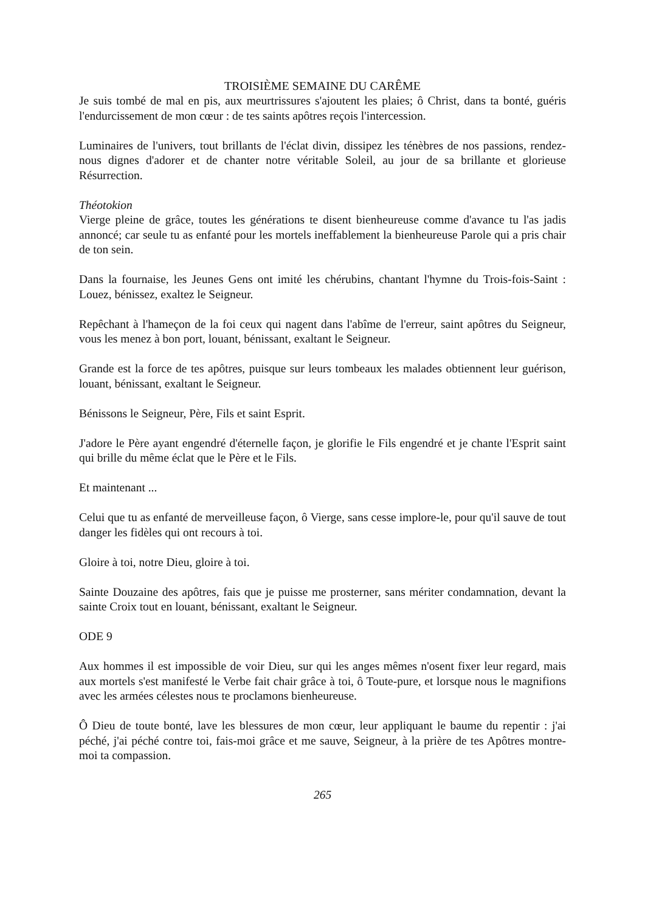TROISIÈME SEMAINE DU CARÊME
Je suis tombé de mal en pis, aux meurtrissures s'ajoutent les plaies; ô Christ, dans ta bonté, guéris l'endurcissement de mon cœur : de tes saints apôtres reçois l'intercession.
Luminaires de l'univers, tout brillants de l'éclat divin, dissipez les ténèbres de nos passions, rendez-nous dignes d'adorer et de chanter notre véritable Soleil, au jour de sa brillante et glorieuse Résurrection.
Théotokion
Vierge pleine de grâce, toutes les générations te disent bienheureuse comme d'avance tu l'as jadis annoncé; car seule tu as enfanté pour les mortels ineffablement la bienheureuse Parole qui a pris chair de ton sein.
Dans la fournaise, les Jeunes Gens ont imité les chérubins, chantant l'hymne du Trois-fois-Saint : Louez, bénissez, exaltez le Seigneur.
Repêchant à l'hameçon de la foi ceux qui nagent dans l'abîme de l'erreur, saint apôtres du Seigneur, vous les menez à bon port, louant, bénissant, exaltant le Seigneur.
Grande est la force de tes apôtres, puisque sur leurs tombeaux les malades obtiennent leur guérison, louant, bénissant, exaltant le Seigneur.
Bénissons le Seigneur, Père, Fils et saint Esprit.
J'adore le Père ayant engendré d'éternelle façon, je glorifie le Fils engendré et je chante l'Esprit saint qui brille du même éclat que le Père et le Fils.
Et maintenant ...
Celui que tu as enfanté de merveilleuse façon, ô Vierge, sans cesse implore-le, pour qu'il sauve de tout danger les fidèles qui ont recours à toi.
Gloire à toi, notre Dieu, gloire à toi.
Sainte Douzaine des apôtres, fais que je puisse me prosterner, sans mériter condamnation, devant la sainte Croix tout en louant, bénissant, exaltant le Seigneur.
ODE 9
Aux hommes il est impossible de voir Dieu, sur qui les anges mêmes n'osent fixer leur regard, mais aux mortels s'est manifesté le Verbe fait chair grâce à toi, ô Toute-pure, et lorsque nous le magnifions avec les armées célestes nous te proclamons bienheureuse.
Ô Dieu de toute bonté, lave les blessures de mon cœur, leur appliquant le baume du repentir : j'ai péché, j'ai péché contre toi, fais-moi grâce et me sauve, Seigneur, à la prière de tes Apôtres montre-moi ta compassion.
265